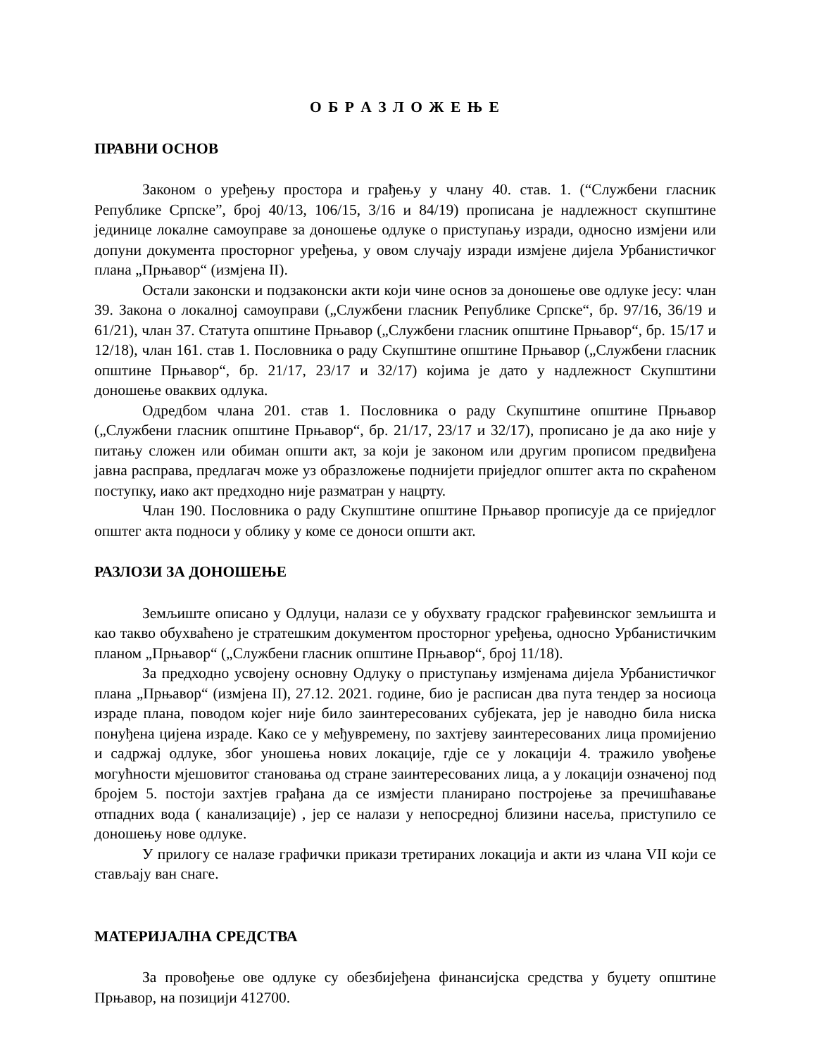О Б Р А З Л О Ж Е Њ Е
ПРАВНИ ОСНОВ
Законом о уређењу простора и грађењу у члану 40. став. 1. (“Службени гласник Републике Српске”, број 40/13, 106/15, 3/16 и 84/19) прописана је надлежност скупштине јединице локалне самоуправе за доношење одлуке о приступању изради, односно измјени или допуни документа просторног уређења, у овом случају изради измјене дијела Урбанистичког плана „Прњавор“ (измјена II).
Остали законски и подзаконски акти који чине основ за доношење ове одлуке јесу: члан 39. Закона о локалној самоуправи („Службени гласник Републике Српске“, бр. 97/16, 36/19 и 61/21), члан 37. Статута општине Прњавор („Службени гласник општине Прњавор“, бр. 15/17 и 12/18), члан 161. став 1. Пословника о раду Скупштине општине Прњавор („Службени гласник општине Прњавор“, бр. 21/17, 23/17 и 32/17) којима је дато у надлежност Скупштини доношење оваквих одлука.
Одредбом члана 201. став 1. Пословника о раду Скупштине општине Прњавор („Службени гласник општине Прњавор“, бр. 21/17, 23/17 и 32/17), прописано је да ако није у питању сложен или обиман општи акт, за који је законом или другим прописом предвиђена јавна расправа, предлагач може уз образложење поднијети приједлог општег акта по скраћеном поступку, иако акт предходно није разматран у нацрту.
Члан 190. Пословника о раду Скупштине општине Прњавор прописује да се приједлог општег акта подноси у облику у коме се доноси општи акт.
РАЗЛОЗИ ЗА ДОНОШЕЊЕ
Земљиште описано у Одлуци, налази се у обухвату градског грађевинског земљишта и као такво обухваћено је стратешким документом просторног уређења, односно Урбанистичким планом „Прњавор“ („Службени гласник општине Прњавор“, број 11/18).
За предходно усвојену основну Одлуку о приступању измјенама дијела Урбанистичког плана „Прњавор“ (измјена II), 27.12. 2021. године, био је расписан два пута тендер за носиоца израде плана, поводом којег није било заинтересованих субјеката, јер је наводно била ниска понуђена цијена израде. Како се у међувремену, по захтјеву заинтересованих лица промијенио и садржај одлуке, због уношења нових локације, гдје се у локацији 4. тражило увођење могућности мјешовитог становања од стране заинтересованих лица, а у локацији означеној под бројем 5. постоји захтјев грађана да се измјести планирано постројење за пречишћавање отпадних вода ( канализације) , јер се налази у непосредној близини насеља, приступило се доношењу нове одлуке.
У прилогу се налазе графички прикази третираних локација и акти из члана VII који се стављају ван снаге.
МАТЕРИЈАЛНА СРЕДСТВА
За провођење ове одлуке су обезбијеђена финансијска средства у буџету општине Прњавор, на позицији 412700.